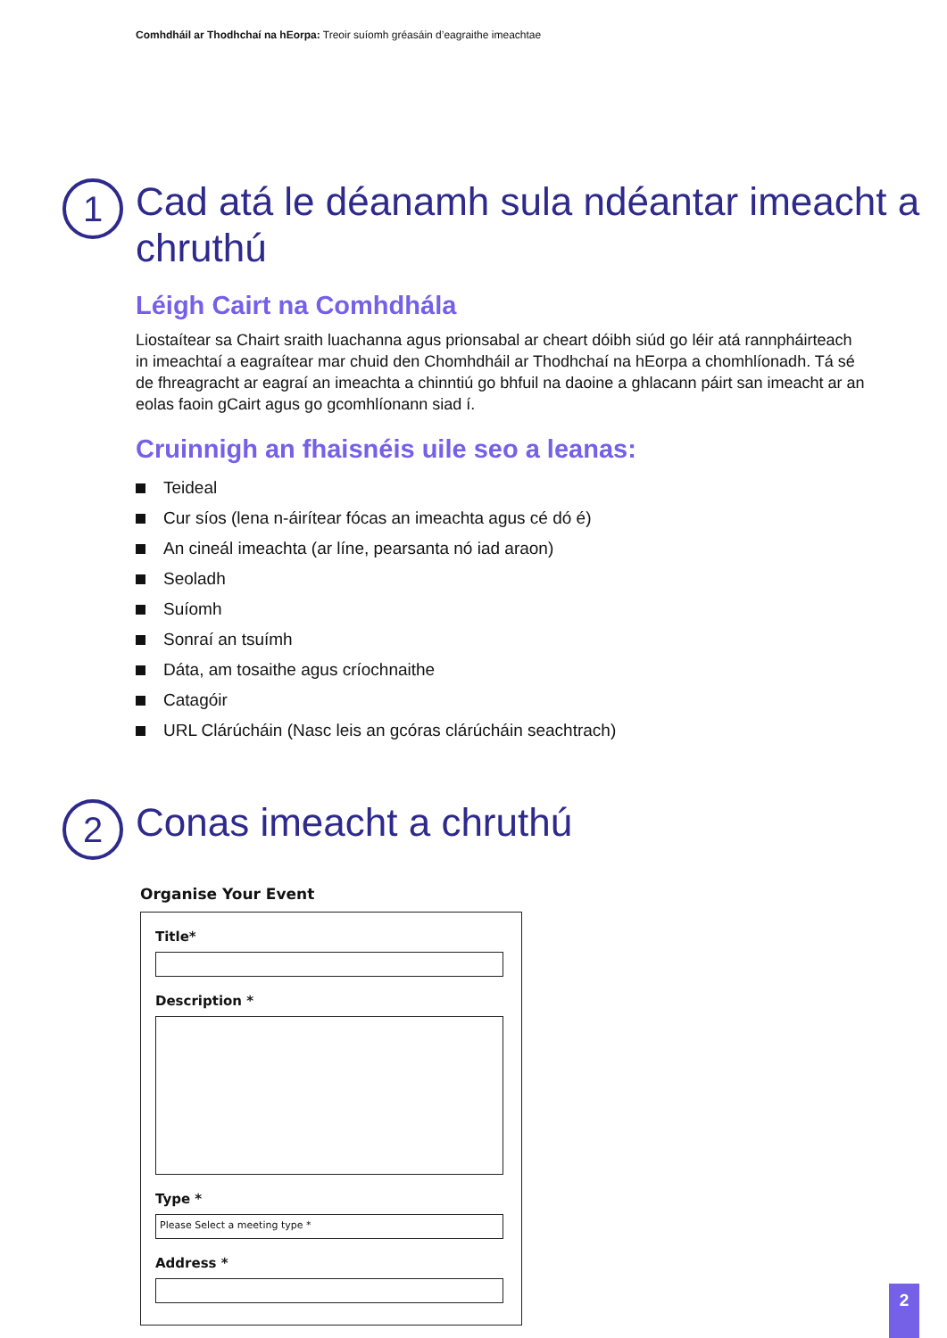Comhdháil ar Thodhchaí na hEorpa: Treoir suíomh gréasáin d’eagraithe imeachtae
1
Cad atá le déanamh sula ndéantar imeacht a chruthú
Léigh Cairt na Comhdhála
Liostaítear sa Chairt sraith luachanna agus prionsabal ar cheart dóibh siúd go léir atá rannpháirteach in imeachtaí a eagraítear mar chuid den Chomhdháil ar Thodhchaí na hEorpa a chomhlíonadh. Tá sé de fhreagracht ar eagraí an imeachta a chinntiú go bhfuil na daoine a ghlacann páirt san imeacht ar an eolas faoin gCairt agus go gcomhlíonann siad í.
Cruinnigh an fhaisnéis uile seo a leanas:
Teideal
Cur síos (lena n-áirítear fócas an imeachta agus cé dó é)
An cineál imeachta (ar líne, pearsanta nó iad araon)
Seoladh
Suíomh
Sonraí an tsuímh
Dáta, am tosaithe agus críochnaithe
Catagóir
URL Clárúcháin (Nasc leis an gcóras clárúcháin seachtrach)
2
Conas imeacht a chruthú
Organise Your Event
Title*
Description *
Type *
Please Select a meeting type *
Address *
2